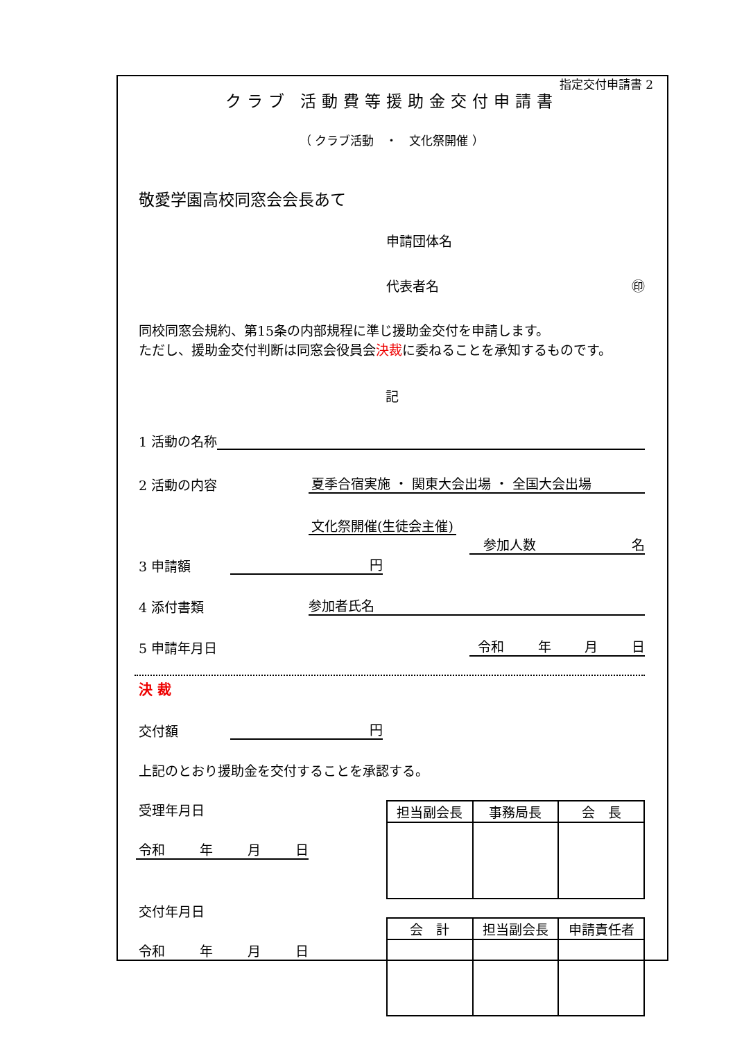指定交付申請書 2
クラブ 活動費等援助金交付申請書
（ クラブ活動　・　文化祭開催 ）
敬愛学園高校同窓会会長あて
申請団体名
代表者名 ㊞
同校同窓会規約、第15条の内部規程に準じ援助金交付を申請します。
ただし、援助金交付判断は同窓会役員会決裁に委ねることを承知するものです。
記
1 活動の名称
2 活動の内容 夏季合宿実施 ・ 関東大会出場 ・ 全国大会出場
文化祭開催(生徒会主催)
参加人数 名
3 申請額 円
4 添付書類 参加者氏名
5 申請年月日 令和 年 月 日
決 裁
交付額 円
上記のとおり援助金を交付することを承認する。
受理年月日
令和 年 月 日
交付年月日
令和 年 月 日
| 担当副会長 | 事務局長 | 会 長 |
| --- | --- | --- |
| 会 計 | 担当副会長 | 申請責任者 |
| --- | --- | --- |